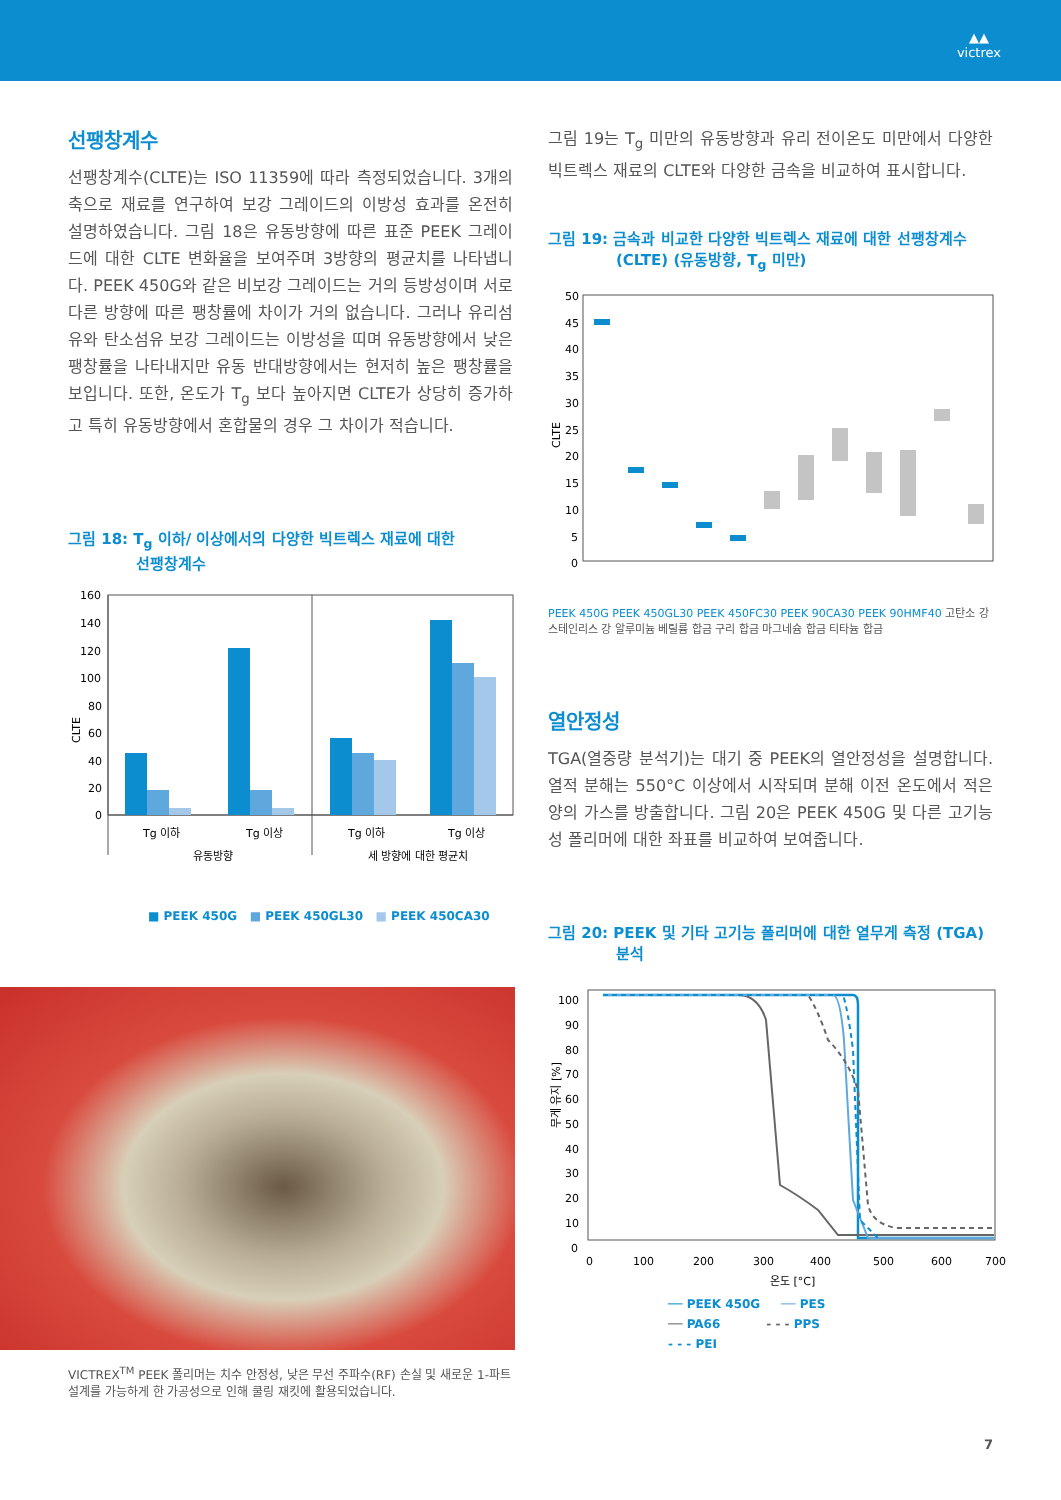▲▲
victrex
선팽창계수
선팽창계수(CLTE)는 ISO 11359에 따라 측정되었습니다. 3개의 축으로 재료를 연구하여 보강 그레이드의 이방성 효과를 온전히 설명하였습니다. 그림 18은 유동방향에 따른 표준 PEEK 그레이드에 대한 CLTE 변화율을 보여주며 3방향의 평균치를 나타냅니다. PEEK 450G와 같은 비보강 그레이드는 거의 등방성이며 서로 다른 방향에 따른 팽창률에 차이가 거의 없습니다. 그러나 유리섬유와 탄소섬유 보강 그레이드는 이방성을 띠며 유동방향에서 낮은 팽창률을 나타내지만 유동 반대방향에서는 현저히 높은 팽창률을 보입니다. 또한, 온도가 T<sub>g</sub> 보다 높아지면 CLTE가 상당히 증가하고 특히 유동방향에서 혼합물의 경우 그 차이가 적습니다.
그림 18: T<sub>g</sub> 이하/ 이상에서의 다양한 빅트렉스 재료에 대한
선팽창계수
CLTE
160
140
120
100
80
60
40
20
0
Tg 이하
Tg 이상
Tg 이하
Tg 이상
유동방향
세 방향에 대한 평균치
■ PEEK 450G ■ PEEK 450GL30 ■ PEEK 450CA30
VICTREX<sup>TM</sup> PEEK 폴리머는 치수 안정성, 낮은 무선 주파수(RF) 손실 및 새로운 1-파트 설계를 가능하게 한 가공성으로 인해 쿨링 재킷에 활용되었습니다.
그림 19는 T<sub>g</sub> 미만의 유동방향과 유리 전이온도 미만에서 다양한 빅트렉스 재료의 CLTE와 다양한 금속을 비교하여 표시합니다.
그림 19: 금속과 비교한 다양한 빅트렉스 재료에 대한 선팽창계수
(CLTE) (유동방향, T<sub>g</sub> 미만)
CLTE
50
45
40
35
30
25
20
15
10
5
0
PEEK 450G PEEK 450GL30 PEEK 450FC30 PEEK 90CA30 PEEK 90HMF40 고탄소 강 스테인리스 강 알루미늄 베릴륨 합금 구리 합금 마그네슘 합금 티타늄 합금
열안정성
TGA(열중량 분석기)는 대기 중 PEEK의 열안정성을 설명합니다. 열적 분해는 550°C 이상에서 시작되며 분해 이전 온도에서 적은 양의 가스를 방출합니다. 그림 20은 PEEK 450G 및 다른 고기능성 폴리머에 대한 좌표를 비교하여 보여줍니다.
그림 20: PEEK 및 기타 고기능 폴리머에 대한 열무게 측정 (TGA)
분석
무게 유지 [%]
100
90
80
70
60
50
40
30
20
10
0
0
100
200
300
400
500
600
700
온도 [°C]
── PEEK 450G ── PES
── PA66 - - - PPS
- - - PEI
7